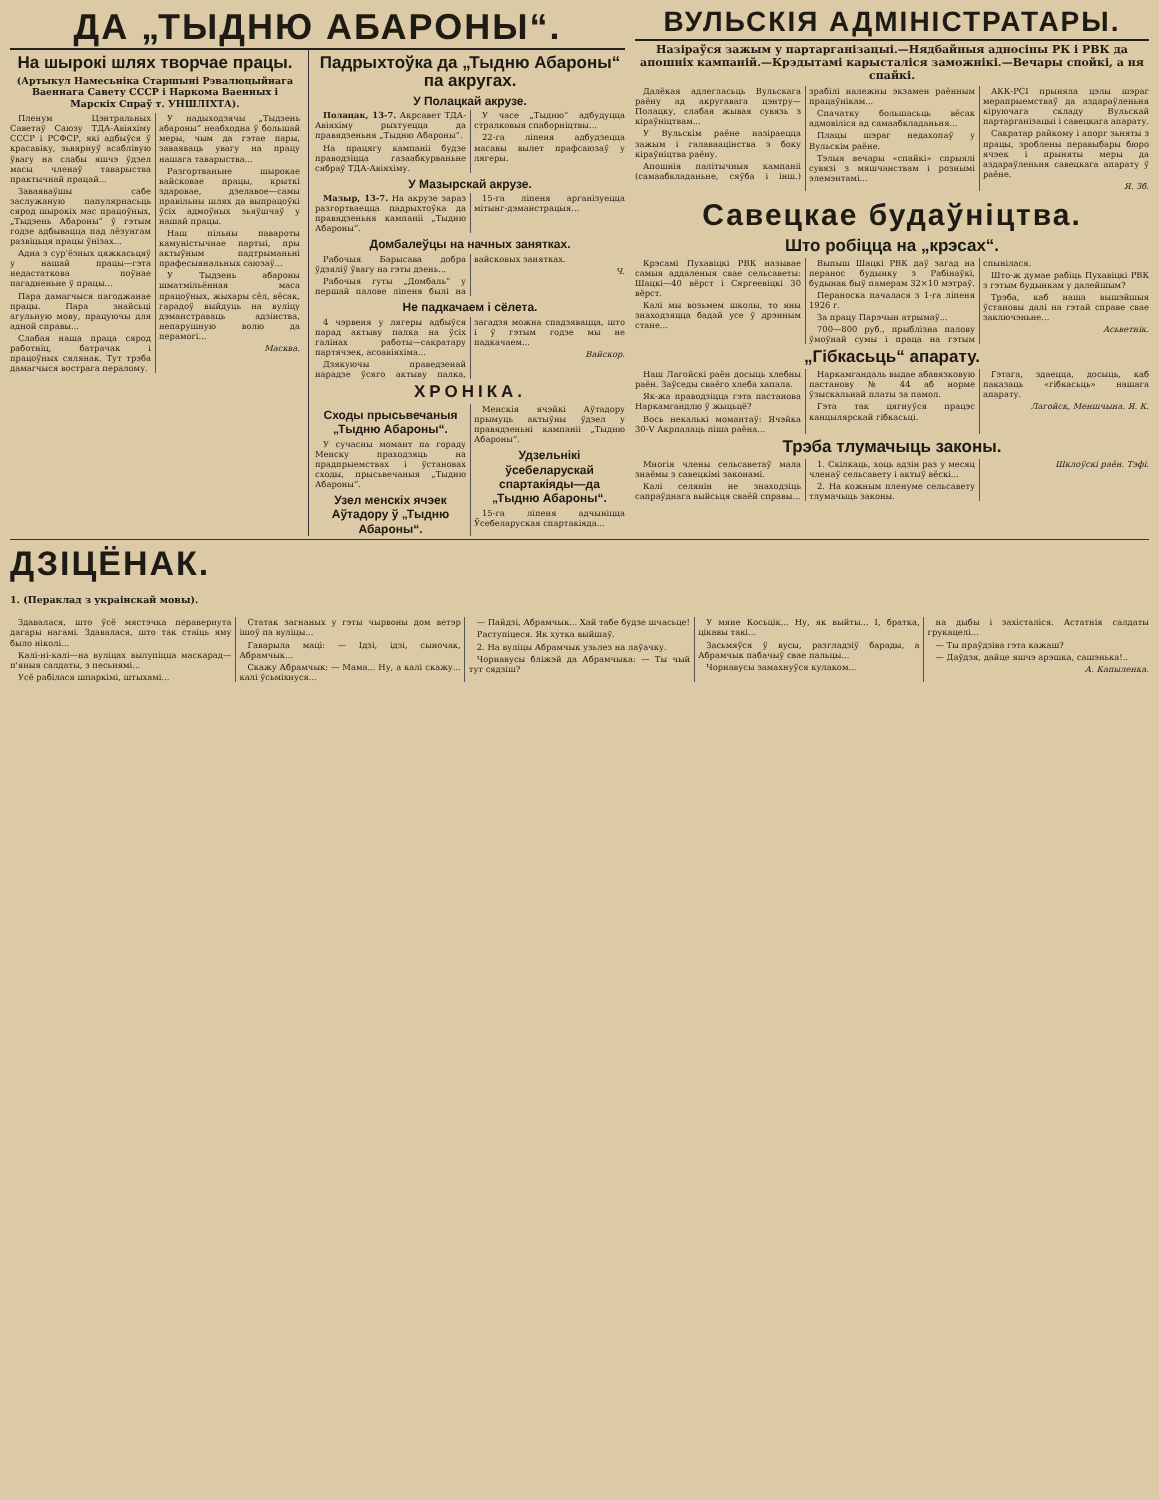ДА „ТЫДНЮ АБАРОНЫ“.
На шырокі шлях творчае працы.
(Артыкул Намесьніка Старшыні Рэвалюцыйнага Ваеннага Савету СССР і Наркома Ваенных і Марскіх Спраў т. УНШЛІХТА).
Пленум Цэнтральных Саветаў Саюзу ТДА-Авіяхіму СССР і РСФСР, які адбыўся ў красавіку, зьвярнуў асаблівую ўвагу на слабы яшчэ ўдзел масы членаў таварыства практычнай працай...
Заваяваўшы сабе заслужаную папулярнасьць сярод шырокіх мас працоўных, „Тыдзень Абароны“ ў гэтым годзе адбывацца пад лёзунгам развіцьця працы ўнізах...
Адна з сур'ёзных цяжкасьцяў у нашай працы—гэта недастаткова поўнае пагадненьне ў працы...
Пара дамагчыся пагоджанае працы. Пара знайсьці агульную мову, працуючы для адной справы...
Слабая наша праца сярод работніц, батрачак і працоўных сялянак. Тут трэба дамагчыся вострага пералому.
У надыходзячы „Тыдзень абароны“ неабходна ў большай меры, чым да гэтае пары, заваяваць увагу на працу нашага таварыства...
Разгортваньне шырокае вайсковае працы, крыткі здаровае, дзелавое—самы правільны шлях да выпрацоўкі ўсіх адмоўных зьяўшчаў у нашай працы.
Наш пільны павароты камуністычнае партыі, пры актыўным падтрыманьні прафесыянальных саюзаў...
У Тыдзень абароны шматмільённая маса працоўных, жыхары сёл, вёсак, гарадоў выйдуць на вуліцу дэманстраваць адзінства, непарушную волю да перамогі...
Масква.
Падрыхтоўка да „Тыдню Абароны“ па акругах.
У Полацкай акрузе.
Полацак, 13-7. Акрсавет ТДА-Авіяхіму рыхтуецца да правядзеньня „Тыдню Абароны“.
На працягу кампаніі будзе праводзіцца газаабкурваньне сябраў ТДА-Авіяхіму.
У часе „Тыдню“ адбудуцца стралковыя спаборніцтвы...
22-га ліпеня адбудзецца масавы вылет прафсаюзаў у лягеры.
У Мазырскай акрузе.
Мазыр, 13-7. На акрузе зараз разгортваецца падрыхтоўка да правядзеньня кампаніі „Тыдню Абароны“.
15-га ліпеня арганізуецца мітынг-дэманстрацыя...
Домбалеўцы на начных занятках.
Рабочыя Барысава добра ўдзяліў ўвагу на гэты дзень...
Рабочыя гуты „Домбаль“ у першай палове ліпеня былі на вайсковых занятках.
Ч.
Не падкачаем і сёлета.
4 чэрвеня у лягеры адбыўся парад актыву палка на ўсіх галінах работы—сакратару партячэек, асоавіяхіма...
Дзякуючы праведзенай нарадзе ўсяго актыву палка, загадзя можна спадзявацца, што і ў гэтым годзе мы не падкачаем...
Вайскор.
ХРОНІКА.
Сходы прысьвечаныя „Тыдню Абароны“.
У сучасны момант па гораду Менску праходзяць на прадпрыемствах і ўстановах сходы, прысьвечаныя „Тыдню Абароны“.
Узел менскіх ячэек Аўтадору ў „Тыдню Абароны“.
Менскія ячэйкі Аўтадору прымуць актыўны ўдзел у правядзеньні кампаніі „Тыдню Абароны“.
Удзельнікі ўсебеларускай спартакіяды—да „Тыдню Абароны“.
15-га ліпеня адчыніцца Ўсебеларуская спартакіяда...
ВУЛЬСКІЯ АДМІНІСТРАТАРЫ.
Назіраўся зажым у партарганізацыі.—Нядбайныя адносіны РК і РВК да апошніх кампаній.—Крэдытамі карысталіся заможнікі.—Вечары спойкі, а ня спайкі.
Далёкая адлегласьць Вульскага раёну ад акругавага цэнтру—Полацку, слабая жывая сувязь з кіраўніцтвам...
У Вульскім раёне назіраецца зажым і галаваацінства з боку кіраўніцтва раёну.
Апошнія палітычныя кампаніі (самаабкладаньне, сяўба і інш.) зрабілі належны экзамен раённым працаўнікам...
Спачатку большасьць вёсак адмовіліся ад самаабкладаньня...
Плацы шэраг недахопаў у Вульскім раёне.
Тэлыя вечары «спайкі» спрыялі сувязі з мяшчанствам і рознымі элемэнтамі...
АКК-РСІ прыняла цэлы шэраг мерапрыемстваў да аздараўленьня кіруючага складу Вульскай партарганізацыі і савецкага апарату.
Сакратар райкому і апорг зьняты з працы, зроблены перавыбары бюро ячэек і прыняты меры да аздараўленьня савецкага апарату ў раёне.
Я. Зб.
Савецкае будаўніцтва.
Што робіцца на „крэсах“.
Крэсамі Пухавіцкі РВК называе самыя аддаленыя свае сельсаветы: Шацкі—40 вёрст і Сяргеевіцкі 30 вёрст.
Калі мы возьмем школы, то яны знаходзяцца бадай усе ў дрэнным стане...
Выпыш Шацкі РВК даў загад на перанос будынку з Рабінаўкі, будынак быў памерам 32×10 мэтраў.
Пераноска пачалася з 1-га ліпеня 1926 г.
За працу Парэчын атрымаў...
700—800 руб., прыблізна палову ўмоўнай сумы і праца на гэтым спынілася.
Што-ж думае рабіць Пухавіцкі РВК з гэтым будынкам у далейшым?
Трэба, каб наша вышэйшыя ўстановы далі на гэтай справе свае заключэньне...
Асьветнік.
„Гібкасьць“ апарату.
Наш Лагойскі раён досыць хлебны раён. Заўседы сваёго хлеба хапала.
Як-жа праводзіцца гэта пастанова Наркамгандлю ў жыцьцё?
Вось некалькі момантаў: Ячэйка 30-V Акрпалаць піша раёна...
Наркамгандаль выдае абавязковую пастанову № 44 аб норме ўзыскальнай платы за памол.
Гэта так цягнуўся працэс канцылярскай гібкасьці.
Гэтага, здаецца, досыць, каб паказаць «гібкасьць» нашага апарату.
Лагойск, Меншчына. Я. К.
Трэба тлумачыць законы.
Многія члены сельсаветаў мала знаёмы з савецкімі законамі.
Калі селянін не знаходзіць сапраўднага выйсьця сваёй справы...
1. Скілкаць, хоць адзін раз у месяц членаў сельсавету і актыў вёскі...
2. На кожным пленуме сельсавету тлумачыць законы.
Шклоўскі раён. Тэфі.
ДЗІЦЁНАК.
1. (Пераклад з украінскай мовы).
Здавалася, што ўсё мястэчка перавернута дагары нагамі. Здавалася, што так стаіць яму было ніколі...
Калі-ні-калі—на вуліцах вылупіцца маскарад—п'яныя салдаты, з песьнямі...
Усё рабілася шпаркімі, штыхамі...
Статак загнаных у гэты чырвоны дом ветэр ішоў па вуліцы...
Гаварыла маці: — Ідзі, ідзі, сыночак, Абрамчык...
Скажу Абрамчык: — Мама... Ну, а калі скажу... калі ўсьміхнуся...
— Пайдзі, Абрамчык... Хай табе будзе шчасьце!
Раступіцеся. Як хутка выйшаў.
2. На вуліцы Абрамчык узьлез на лаўачку.
Чорнавусы бліжэй да Абрамчыка: — Ты чый тут сядзіш?
У мяне Косьцік... Ну, як выйты... І, братка, цікавы такі...
Засьмяўся ў вусы, разгладзіў барады, а Абрамчык пабачыў свае пальцы...
Чорнавусы замахнуўся кулаком...
на дыбы і захісталіся. Астатнія салдаты грукацелі...
— Ты праўдзіва гэта кажаш?
— Даўдзя, дайце яшчэ арэшка, сашэнька!..
А. Капыленка.